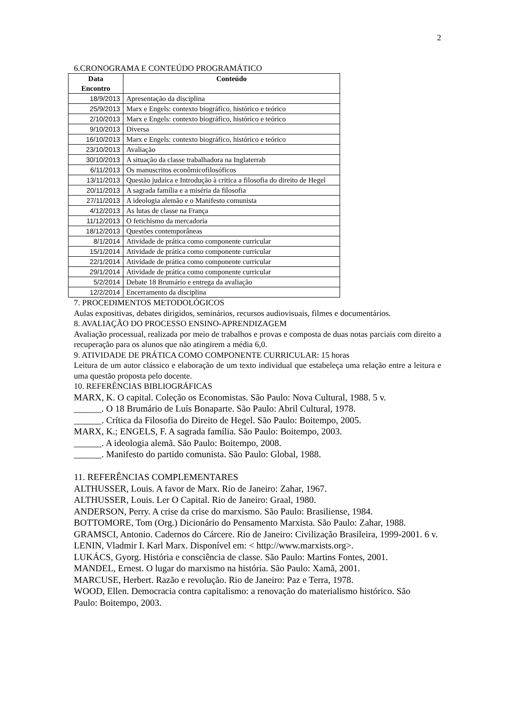2
6.CRONOGRAMA E CONTEÚDO PROGRAMÁTICO
| Data Encontro | Conteúdo |
| --- | --- |
| 18/9/2013 | Apresentação da disciplina |
| 25/9/2013 | Marx e Engels: contexto biográfico, histórico e teórico |
| 2/10/2013 | Marx e Engels: contexto biográfico, histórico e teórico |
| 9/10/2013 | Diversa |
| 16/10/2013 | Marx e Engels: contexto biográfico, histórico e teórico |
| 23/10/2013 | Avaliação |
| 30/10/2013 | A situação da classe trabalhadora na Inglaterrab |
| 6/11/2013 | Os manuscritos econômicofilosóficos |
| 13/11/2013 | Questão judaica e Introdução à critica a filosofia do direito de Hegel |
| 20/11/2013 | A sagrada família e a miséria da filosofia |
| 27/11/2013 | A ideologia alemão e o Manifesto comunista |
| 4/12/2013 | As lutas de classe na França |
| 11/12/2013 | O fetichismo da mercadoria |
| 18/12/2013 | Questões contemporâneas |
| 8/1/2014 | Atividade de prática como componente curricular |
| 15/1/2014 | Atividade de prática como componente curricular |
| 22/1/2014 | Atividade de prática como componente curricular |
| 29/1/2014 | Atividade de prática como componente curricular |
| 5/2/2014 | Debate 18 Brumário e entrega da avaliação |
| 12/2/2014 | Encerramento da disciplina |
7. PROCEDIMENTOS METODOLÓGICOS
Aulas expositivas, debates dirigidos, seminários, recursos audiovisuais, filmes e documentários.
8. AVALIAÇÃO DO PROCESSO ENSINO-APRENDIZAGEM
Avaliação processual, realizada por meio de trabalhos e provas e composta de duas notas parciais com direito a recuperação para os alunos que não atingirem a média 6,0.
9. ATIVIDADE DE PRÁTICA COMO COMPONENTE CURRICULAR: 15 horas
Leitura de um autor clássico e elaboração de um texto individual que estabeleça uma relação entre a leitura e uma questão proposta pelo docente.
10. REFERÊNCIAS BIBLIOGRÁFICAS
MARX, K. O capital. Coleção os Economistas. São Paulo: Nova Cultural, 1988. 5 v.
______. O 18 Brumário de Luís Bonaparte. São Paulo: Abril Cultural, 1978.
______. Crítica da Filosofia do Direito de Hegel. São Paulo: Boitempo, 2005.
MARX, K.; ENGELS, F. A sagrada família. São Paulo: Boitempo, 2003.
______. A ideologia alemã. São Paulo: Boitempo, 2008.
______. Manifesto do partido comunista. São Paulo: Global, 1988.
11. REFERÊNCIAS COMPLEMENTARES
ALTHUSSER, Louis. A favor de Marx. Rio de Janeiro: Zahar, 1967.
ALTHUSSER, Louis. Ler O Capital. Rio de Janeiro: Graal, 1980.
ANDERSON, Perry. A crise da crise do marxismo. São Paulo: Brasiliense, 1984.
BOTTOMORE, Tom (Org.) Dicionário do Pensamento Marxista. São Paulo: Zahar, 1988.
GRAMSCI, Antonio. Cadernos do Cárcere. Rio de Janeiro: Civilização Brasileira, 1999-2001. 6 v.
LENIN, Vladmir I. Karl Marx. Disponível em: < http://www.marxists.org>.
LUKÁCS, Gyorg. História e consciência de classe. São Paulo: Martins Fontes, 2001.
MANDEL, Ernest. O lugar do marxismo na história. São Paulo: Xamã, 2001.
MARCUSE, Herbert. Razão e revolução. Rio de Janeiro: Paz e Terra, 1978.
WOOD, Ellen. Democracia contra capitalismo: a renovação do materialismo histórico. São Paulo: Boitempo, 2003.